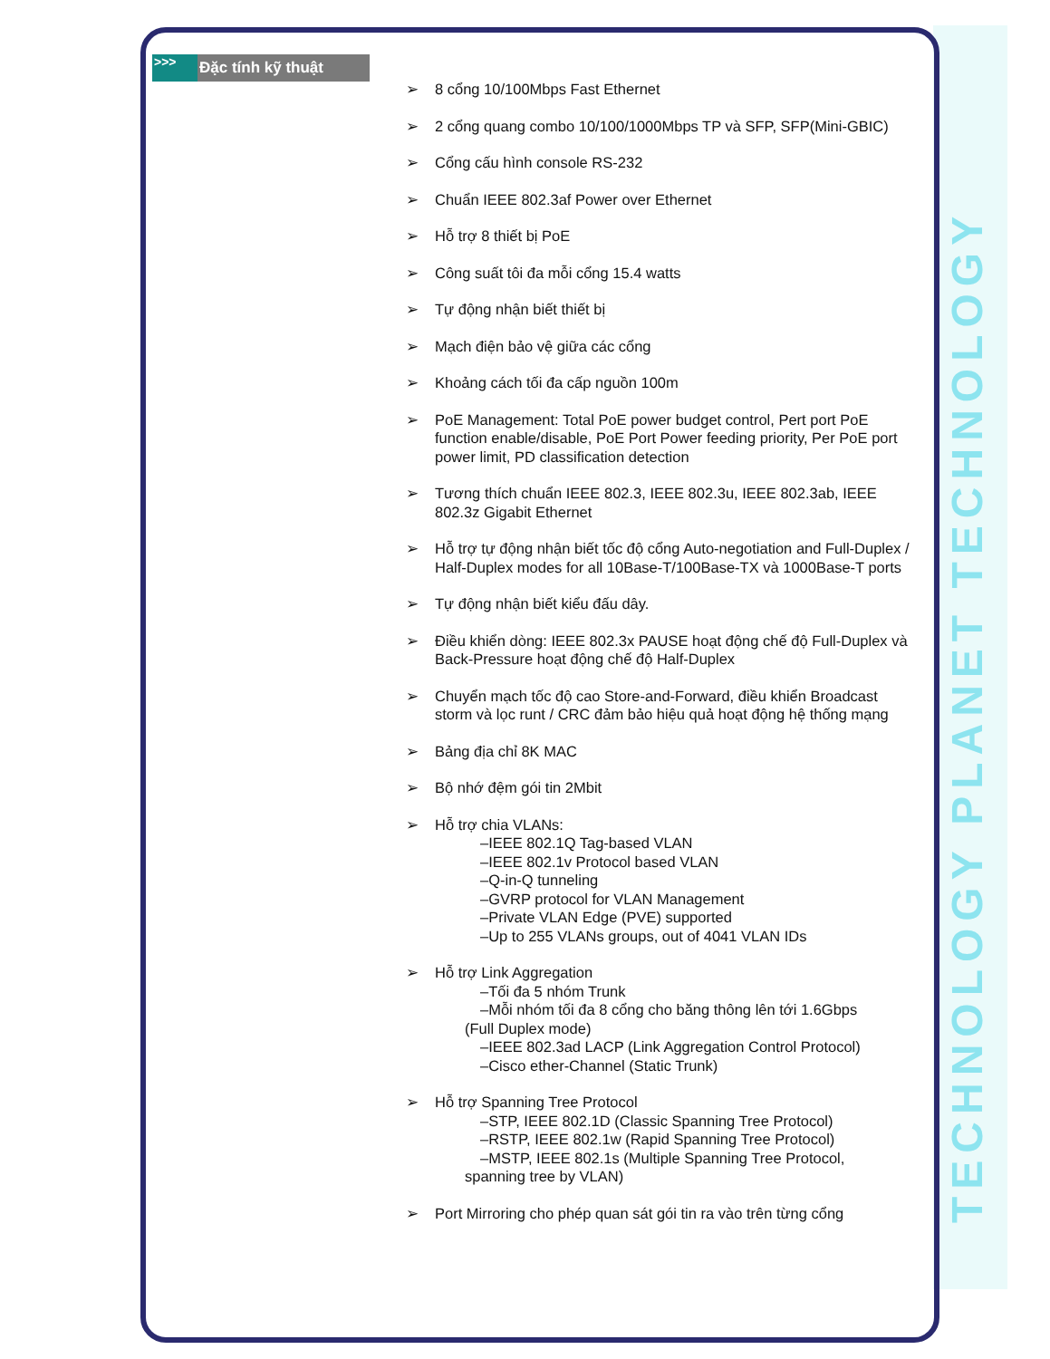TECHNOLOGY PLANET TECHNOLOGY
>>>
Đặc tính kỹ thuật
➢ 8 cổng 10/100Mbps Fast Ethernet
➢ 2 cổng quang combo 10/100/1000Mbps TP và SFP, SFP(Mini-GBIC)
➢ Cổng cấu hình console RS-232
➢ Chuẩn IEEE 802.3af Power over Ethernet
➢ Hỗ trợ 8 thiết bị PoE
➢ Công suất tôi đa mỗi cổng 15.4 watts
➢ Tự động nhận biết thiết bị
➢ Mạch điện bảo vệ giữa các cổng
➢ Khoảng cách tối đa cấp nguồn 100m
➢ PoE Management: Total PoE power budget control, Pert port PoE function enable/disable, PoE Port Power feeding priority, Per PoE port power limit, PD classification detection
➢ Tương thích chuẩn IEEE 802.3, IEEE 802.3u, IEEE 802.3ab, IEEE 802.3z Gigabit Ethernet
➢ Hỗ trợ tự động nhận biết tốc độ cổng Auto-negotiation and Full-Duplex / Half-Duplex modes for all 10Base-T/100Base-TX và 1000Base-T ports
➢ Tự động nhận biết kiểu đấu dây.
➢ Điều khiển dòng: IEEE 802.3x PAUSE hoạt động chế độ Full-Duplex và Back-Pressure hoạt động chế độ Half-Duplex
➢ Chuyển mạch tốc độ cao Store-and-Forward, điều khiển Broadcast storm và lọc runt / CRC đảm bảo hiệu quả hoạt động hệ thống mạng
➢ Bảng địa chỉ 8K MAC
➢ Bộ nhớ đệm gói tin 2Mbit
➢ Hỗ trợ chia VLANs:
–IEEE 802.1Q Tag-based VLAN
–IEEE 802.1v Protocol based VLAN
–Q-in-Q tunneling
–GVRP protocol for VLAN Management
–Private VLAN Edge (PVE) supported
–Up to 255 VLANs groups, out of 4041 VLAN IDs
➢ Hỗ trợ Link Aggregation
–Tối đa 5 nhóm Trunk
–Mỗi nhóm tối đa 8 cổng cho băng thông lên tới 1.6Gbps
(Full Duplex mode)
–IEEE 802.3ad LACP (Link Aggregation Control Protocol)
–Cisco ether-Channel (Static Trunk)
➢ Hỗ trợ Spanning Tree Protocol
–STP, IEEE 802.1D (Classic Spanning Tree Protocol)
–RSTP, IEEE 802.1w (Rapid Spanning Tree Protocol)
–MSTP, IEEE 802.1s (Multiple Spanning Tree Protocol,
spanning tree by VLAN)
➢ Port Mirroring cho phép quan sát gói tin ra vào trên từng cổng